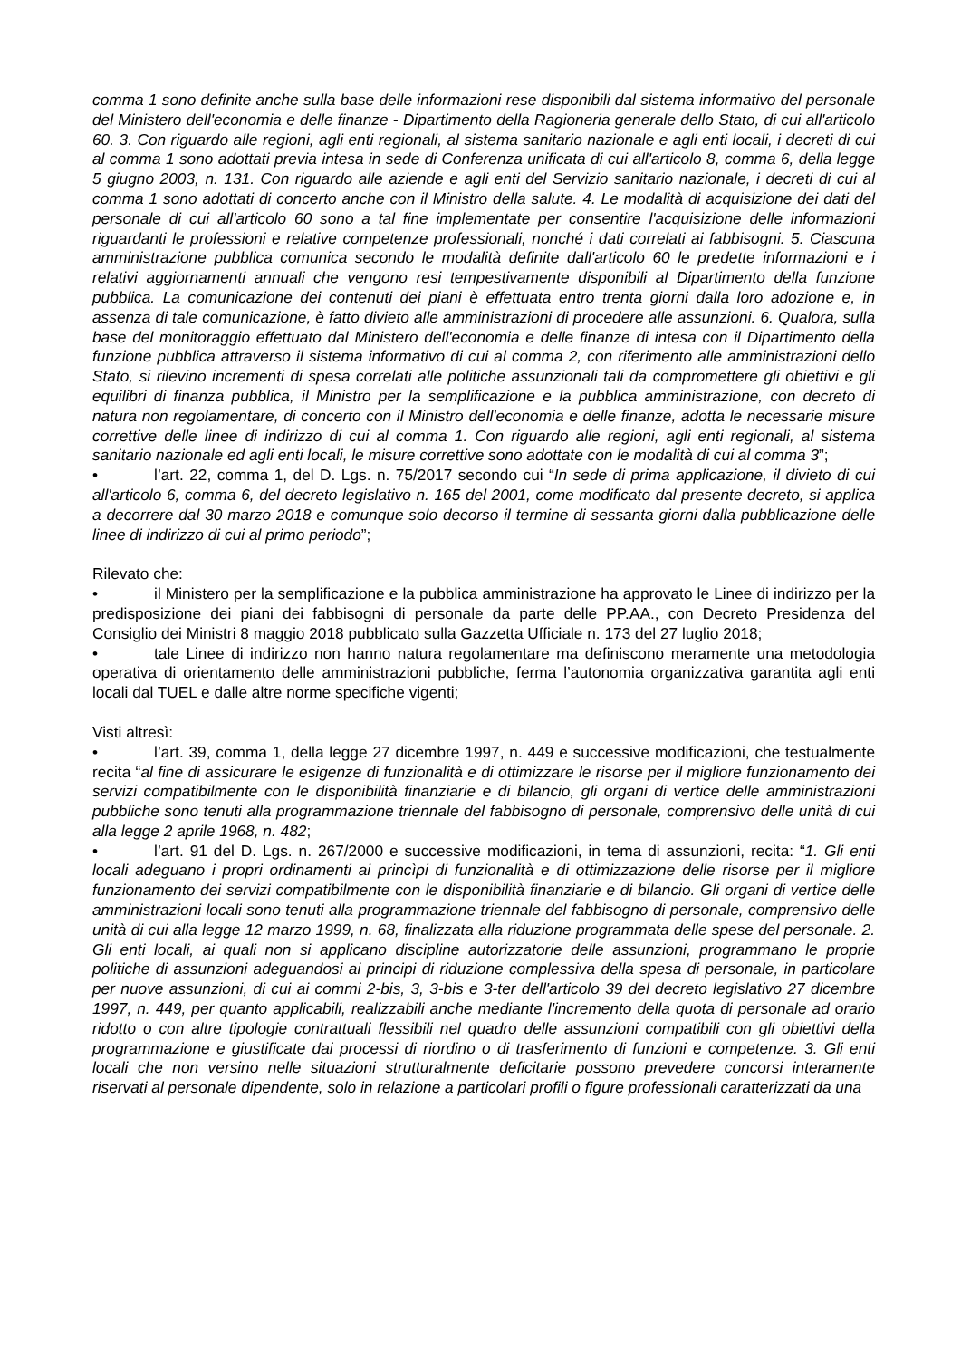comma 1 sono definite anche sulla base delle informazioni rese disponibili dal sistema informativo del personale del Ministero dell'economia e delle finanze - Dipartimento della Ragioneria generale dello Stato, di cui all'articolo 60. 3. Con riguardo alle regioni, agli enti regionali, al sistema sanitario nazionale e agli enti locali, i decreti di cui al comma 1 sono adottati previa intesa in sede di Conferenza unificata di cui all'articolo 8, comma 6, della legge 5 giugno 2003, n. 131. Con riguardo alle aziende e agli enti del Servizio sanitario nazionale, i decreti di cui al comma 1 sono adottati di concerto anche con il Ministro della salute. 4. Le modalità di acquisizione dei dati del personale di cui all'articolo 60 sono a tal fine implementate per consentire l'acquisizione delle informazioni riguardanti le professioni e relative competenze professionali, nonché i dati correlati ai fabbisogni. 5. Ciascuna amministrazione pubblica comunica secondo le modalità definite dall'articolo 60 le predette informazioni e i relativi aggiornamenti annuali che vengono resi tempestivamente disponibili al Dipartimento della funzione pubblica. La comunicazione dei contenuti dei piani è effettuata entro trenta giorni dalla loro adozione e, in assenza di tale comunicazione, è fatto divieto alle amministrazioni di procedere alle assunzioni. 6. Qualora, sulla base del monitoraggio effettuato dal Ministero dell'economia e delle finanze di intesa con il Dipartimento della funzione pubblica attraverso il sistema informativo di cui al comma 2, con riferimento alle amministrazioni dello Stato, si rilevino incrementi di spesa correlati alle politiche assunzionali tali da compromettere gli obiettivi e gli equilibri di finanza pubblica, il Ministro per la semplificazione e la pubblica amministrazione, con decreto di natura non regolamentare, di concerto con il Ministro dell'economia e delle finanze, adotta le necessarie misure correttive delle linee di indirizzo di cui al comma 1. Con riguardo alle regioni, agli enti regionali, al sistema sanitario nazionale ed agli enti locali, le misure correttive sono adottate con le modalità di cui al comma 3”;
• l’art. 22, comma 1, del D. Lgs. n. 75/2017 secondo cui “In sede di prima applicazione, il divieto di cui all'articolo 6, comma 6, del decreto legislativo n. 165 del 2001, come modificato dal presente decreto, si applica a decorrere dal 30 marzo 2018 e comunque solo decorso il termine di sessanta giorni dalla pubblicazione delle linee di indirizzo di cui al primo periodo”;
Rilevato che:
• il Ministero per la semplificazione e la pubblica amministrazione ha approvato le Linee di indirizzo per la predisposizione dei piani dei fabbisogni di personale da parte delle PP.AA., con Decreto Presidenza del Consiglio dei Ministri 8 maggio 2018 pubblicato sulla Gazzetta Ufficiale n. 173 del 27 luglio 2018;
• tale Linee di indirizzo non hanno natura regolamentare ma definiscono meramente una metodologia operativa di orientamento delle amministrazioni pubbliche, ferma l’autonomia organizzativa garantita agli enti locali dal TUEL e dalle altre norme specifiche vigenti;
Visti altresì:
• l’art. 39, comma 1, della legge 27 dicembre 1997, n. 449 e successive modificazioni, che testualmente recita “al fine di assicurare le esigenze di funzionalità e di ottimizzare le risorse per il migliore funzionamento dei servizi compatibilmente con le disponibilità finanziarie e di bilancio, gli organi di vertice delle amministrazioni pubbliche sono tenuti alla programmazione triennale del fabbisogno di personale, comprensivo delle unità di cui alla legge 2 aprile 1968, n. 482;
• l’art. 91 del D. Lgs. n. 267/2000 e successive modificazioni, in tema di assunzioni, recita: “1. Gli enti locali adeguano i propri ordinamenti ai princìpi di funzionalità e di ottimizzazione delle risorse per il migliore funzionamento dei servizi compatibilmente con le disponibilità finanziarie e di bilancio. Gli organi di vertice delle amministrazioni locali sono tenuti alla programmazione triennale del fabbisogno di personale, comprensivo delle unità di cui alla legge 12 marzo 1999, n. 68, finalizzata alla riduzione programmata delle spese del personale. 2. Gli enti locali, ai quali non si applicano discipline autorizzatorie delle assunzioni, programmano le proprie politiche di assunzioni adeguandosi ai principi di riduzione complessiva della spesa di personale, in particolare per nuove assunzioni, di cui ai commi 2-bis, 3, 3-bis e 3-ter dell'articolo 39 del decreto legislativo 27 dicembre 1997, n. 449, per quanto applicabili, realizzabili anche mediante l'incremento della quota di personale ad orario ridotto o con altre tipologie contrattuali flessibili nel quadro delle assunzioni compatibili con gli obiettivi della programmazione e giustificate dai processi di riordino o di trasferimento di funzioni e competenze. 3. Gli enti locali che non versino nelle situazioni strutturalmente deficitarie possono prevedere concorsi interamente riservati al personale dipendente, solo in relazione a particolari profili o figure professionali caratterizzati da una